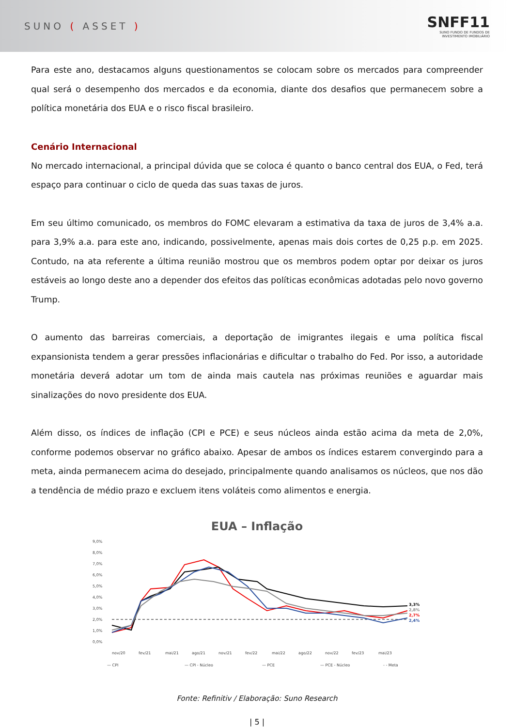SUNO ( ASSET )
SNFF11
SUNO FUNDO DE FUNDOS DE
INVESTIMENTO IMOBILIÁRIO
Para este ano, destacamos alguns questionamentos se colocam sobre os mercados para compreender qual será o desempenho dos mercados e da economia, diante dos desafios que permanecem sobre a política monetária dos EUA e o risco fiscal brasileiro.
Cenário Internacional
No mercado internacional, a principal dúvida que se coloca é quanto o banco central dos EUA, o Fed, terá espaço para continuar o ciclo de queda das suas taxas de juros.
Em seu último comunicado, os membros do FOMC elevaram a estimativa da taxa de juros de 3,4% a.a. para 3,9% a.a. para este ano, indicando, possivelmente, apenas mais dois cortes de 0,25 p.p. em 2025. Contudo, na ata referente a última reunião mostrou que os membros podem optar por deixar os juros estáveis ao longo deste ano a depender dos efeitos das políticas econômicas adotadas pelo novo governo Trump.
O aumento das barreiras comerciais, a deportação de imigrantes ilegais e uma política fiscal expansionista tendem a gerar pressões inflacionárias e dificultar o trabalho do Fed. Por isso, a autoridade monetária deverá adotar um tom de ainda mais cautela nas próximas reuniões e aguardar mais sinalizações do novo presidente dos EUA.
Além disso, os índices de inflação (CPI e PCE) e seus núcleos ainda estão acima da meta de 2,0%, conforme podemos observar no gráfico abaixo. Apesar de ambos os índices estarem convergindo para a meta, ainda permanecem acima do desejado, principalmente quando analisamos os núcleos, que nos dão a tendência de médio prazo e excluem itens voláteis como alimentos e energia.
EUA – Inflação
9,0%
8,0%
7,0%
6,0%
5,0%
4,0%
3,0%
2,0%
1,0%
0,0%
3,3%
2,8%
2,7%
2,4%
nov/20
fev/21
mai/21
ago/21
nov/21
fev/22
mai/22
ago/22
nov/22
fev/23
mai/23
— CPI
— CPI - Núcleo
— PCE
— PCE - Núcleo
- - Meta
Fonte: Refinitiv / Elaboração: Suno Research
| 5 |